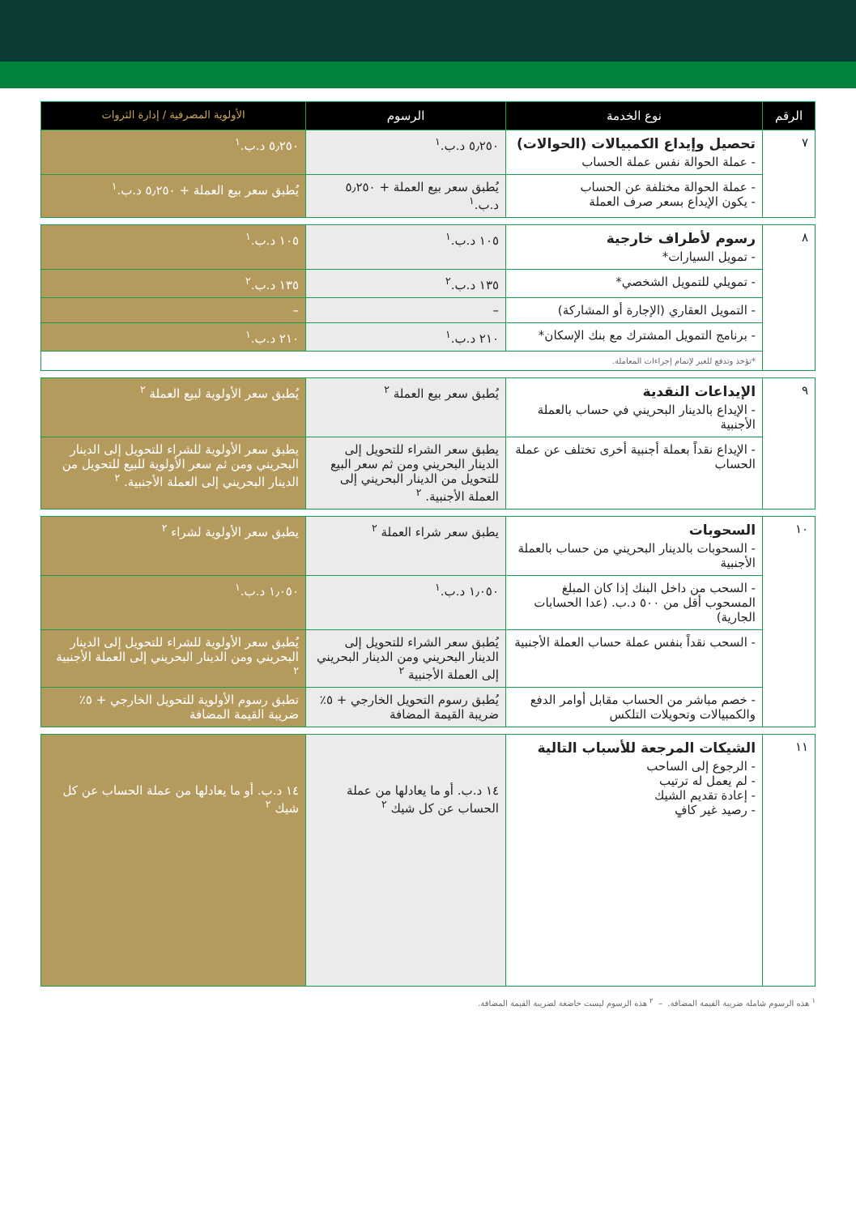| الرقم | نوع الخدمة | الرسوم | الأولوية المصرفية / إدارة الثروات |
| --- | --- | --- | --- |
| ٧ | تحصيل وإيداع الكمبيالات (الحوالات) - عملة الحوالة نفس عملة الحساب | ٥٫٢٥٠ د.ب.<sup>١</sup> | ٥٫٢٥٠ د.ب.<sup>١</sup> |
| | - عملة الحوالة مختلفة عن الحساب - يكون الإيداع بسعر صرف العملة | يُطبق سعر بيع العملة + ٥٫٢٥٠ د.ب.<sup>١</sup> | يُطبق سعر بيع العملة + ٥٫٢٥٠ د.ب.<sup>١</sup> |
| ٨ | رسوم لأطراف خارجية - تمويل السيارات* | ١٠٥ د.ب.<sup>١</sup> | ١٠٥ د.ب.<sup>١</sup> |
| | - تمويلي للتمويل الشخصي* | ١٣٥ د.ب.<sup>٢</sup> | ١٣٥ د.ب.<sup>٢</sup> |
| | - التمويل العقاري (الإجارة أو المشاركة) | – | – |
| | - برنامج التمويل المشترك مع بنك الإسكان* | ٢١٠ د.ب.<sup>١</sup> | ٢١٠ د.ب.<sup>١</sup> |
| | *تؤخذ وتدفع للغير لإتمام إجراءات المعاملة. | | |
| ٩ | الإيداعات النقدية - الإيداع بالدينار البحريني في حساب بالعملة الأجنبية | يُطبق سعر بيع العملة <sup>٢</sup> | يُطبق سعر الأولوية لبيع العملة <sup>٢</sup> |
| | - الإيداع نقداً بعملة أجنبية أخرى تختلف عن عملة الحساب | يطبق سعر الشراء للتحويل إلى الدينار البحريني ومن ثم سعر البيع للتحويل من الدينار البحريني إلى العملة الأجنبية. <sup>٢</sup> | يطبق سعر الأولوية للشراء للتحويل إلى الدينار البحريني ومن ثم سعر الأولوية للبيع للتحويل من الدينار البحريني إلى العملة الأجنبية. <sup>٢</sup> |
| ١٠ | السحوبات - السحوبات بالدينار البحريني من حساب بالعملة الأجنبية | يطبق سعر شراء العملة <sup>٢</sup> | يطبق سعر الأولوية لشراء <sup>٢</sup> |
| | - السحب من داخل البنك إذا كان المبلغ المسحوب أقل من ٥٠٠ د.ب. (عدا الحسابات الجارية) | ١٫٠٥٠ د.ب.<sup>١</sup> | ١٫٠٥٠ د.ب.<sup>١</sup> |
| | - السحب نقداً بنفس عملة حساب العملة الأجنبية | يُطبق سعر الشراء للتحويل إلى الدينار البحريني ومن الدينار البحريني إلى العملة الأجنبية <sup>٢</sup> | يُطبق سعر الأولوية للشراء للتحويل إلى الدينار البحريني ومن الدينار البحريني إلى العملة الأجنبية <sup>٢</sup> |
| | - خصم مباشر من الحساب مقابل أوامر الدفع والكمبيالات وتحويلات التلكس | يُطبق رسوم التحويل الخارجي + ٥٪ ضريبة القيمة المضافة | تطبق رسوم الأولوية للتحويل الخارجي + ٥٪ ضريبة القيمة المضافة |
| ١١ | الشيكات المرجعة للأسباب التالية - الرجوع إلى الساحب - لم يعمل له ترتيب - إعادة تقديم الشيك - رصيد غير كافٍ | ١٤ د.ب. أو ما يعادلها من عملة الحساب عن كل شيك <sup>٢</sup> | ١٤ د.ب. أو ما يعادلها من عملة الحساب عن كل شيك <sup>٢</sup> |
<sup>١</sup> هذه الرسوم شاملة ضريبة القيمة المضافة. – <sup>٢</sup> هذه الرسوم ليست خاضعة لضريبة القيمة المضافة.